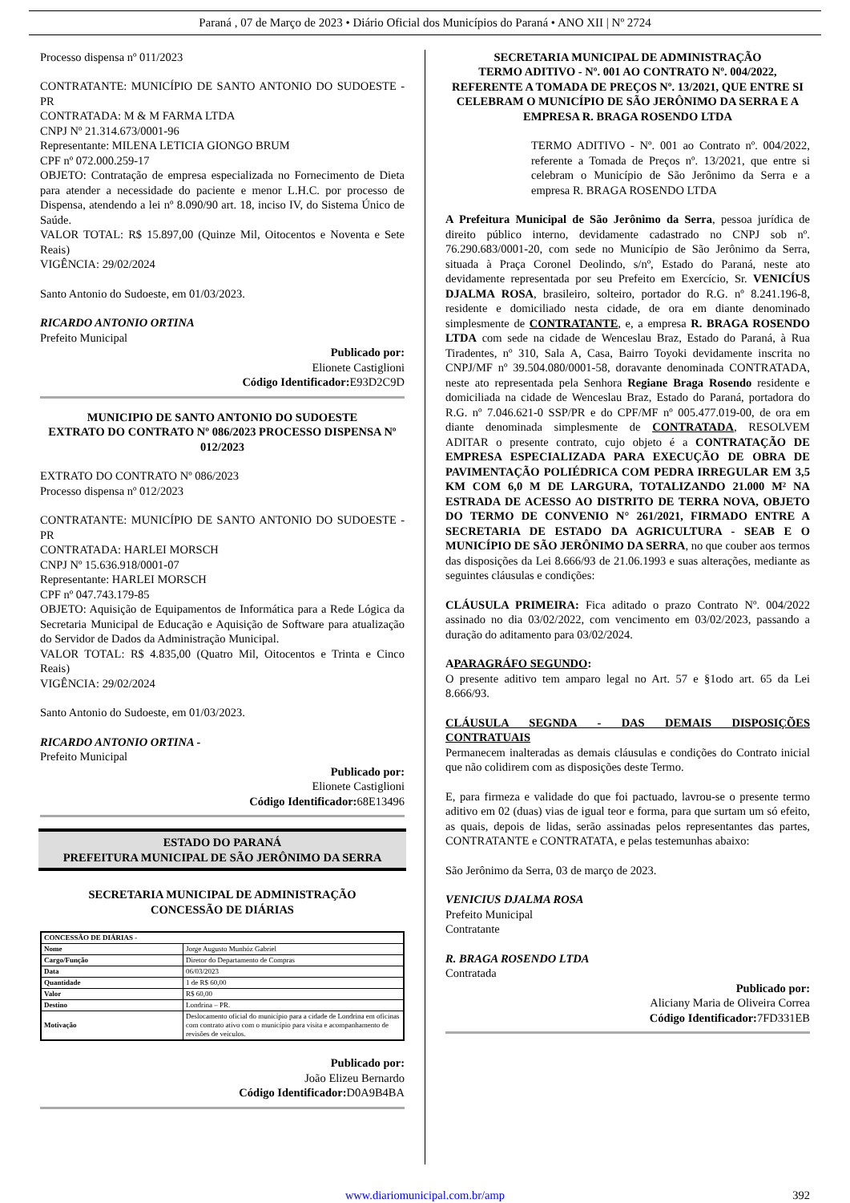Paraná , 07 de Março de 2023 • Diário Oficial dos Municípios do Paraná • ANO XII | Nº 2724
Processo dispensa nº 011/2023
CONTRATANTE: MUNICÍPIO DE SANTO ANTONIO DO SUDOESTE - PR
CONTRATADA: M & M FARMA LTDA
CNPJ Nº 21.314.673/0001-96
Representante: MILENA LETICIA GIONGO BRUM
CPF nº 072.000.259-17
OBJETO: Contratação de empresa especializada no Fornecimento de Dieta para atender a necessidade do paciente e menor L.H.C. por processo de Dispensa, atendendo a lei nº 8.090/90 art. 18, inciso IV, do Sistema Único de Saúde.
VALOR TOTAL: R$ 15.897,00 (Quinze Mil, Oitocentos e Noventa e Sete Reais)
VIGÊNCIA: 29/02/2024
Santo Antonio do Sudoeste, em 01/03/2023.
RICARDO ANTONIO ORTINA
Prefeito Municipal
Publicado por:
Elionete Castiglioni
Código Identificador: E93D2C9D
MUNICIPIO DE SANTO ANTONIO DO SUDOESTE
EXTRATO DO CONTRATO Nº 086/2023 PROCESSO DISPENSA Nº 012/2023
EXTRATO DO CONTRATO Nº 086/2023
Processo dispensa nº 012/2023
CONTRATANTE: MUNICÍPIO DE SANTO ANTONIO DO SUDOESTE - PR
CONTRATADA: HARLEI MORSCH
CNPJ Nº 15.636.918/0001-07
Representante: HARLEI MORSCH
CPF nº 047.743.179-85
OBJETO: Aquisição de Equipamentos de Informática para a Rede Lógica da Secretaria Municipal de Educação e Aquisição de Software para atualização do Servidor de Dados da Administração Municipal.
VALOR TOTAL: R$ 4.835,00 (Quatro Mil, Oitocentos e Trinta e Cinco Reais)
VIGÊNCIA: 29/02/2024
Santo Antonio do Sudoeste, em 01/03/2023.
RICARDO ANTONIO ORTINA -
Prefeito Municipal
Publicado por:
Elionete Castiglioni
Código Identificador: 68E13496
ESTADO DO PARANÁ
PREFEITURA MUNICIPAL DE SÃO JERÔNIMO DA SERRA
SECRETARIA MUNICIPAL DE ADMINISTRAÇÃO
CONCESSÃO DE DIÁRIAS
| CONCESSÃO DE DIÁRIAS - | |
| Nome | Jorge Augusto Munhóz Gabriel |
| Cargo/Função | Diretor do Departamento de Compras |
| Data | 06/03/2023 |
| Quantidade | 1 de R$ 60,00 |
| Valor | R$ 60,00 |
| Destino | Londrina – PR. |
| Motivação | Deslocamento oficial do município para a cidade de Londrina em oficinas com contrato ativo com o município para visita e acompanhamento de revisões de veículos. |
Publicado por:
João Elizeu Bernardo
Código Identificador: D0A9B4BA
SECRETARIA MUNICIPAL DE ADMINISTRAÇÃO
TERMO ADITIVO - Nº. 001 AO CONTRATO Nº. 004/2022, REFERENTE A TOMADA DE PREÇOS Nº. 13/2021, QUE ENTRE SI CELEBRAM O MUNICÍPIO DE SÃO JERÔNIMO DA SERRA E A EMPRESA R. BRAGA ROSENDO LTDA
TERMO ADITIVO - Nº. 001 ao Contrato nº. 004/2022, referente a Tomada de Preços nº. 13/2021, que entre si celebram o Município de São Jerônimo da Serra e a empresa R. BRAGA ROSENDO LTDA
A Prefeitura Municipal de São Jerônimo da Serra, pessoa jurídica de direito público interno, devidamente cadastrado no CNPJ sob nº. 76.290.683/0001-20, com sede no Município de São Jerônimo da Serra, situada à Praça Coronel Deolindo, s/nº, Estado do Paraná, neste ato devidamente representada por seu Prefeito em Exercício, Sr. VENICÍUS DJALMA ROSA, brasileiro, solteiro, portador do R.G. nº 8.241.196-8, residente e domiciliado nesta cidade, de ora em diante denominado simplesmente de CONTRATANTE, e, a empresa R. BRAGA ROSENDO LTDA com sede na cidade de Wenceslau Braz, Estado do Paraná, à Rua Tiradentes, nº 310, Sala A, Casa, Bairro Toyoki devidamente inscrita no CNPJ/MF nº 39.504.080/0001-58, doravante denominada CONTRATADA, neste ato representada pela Senhora Regiane Braga Rosendo residente e domiciliada na cidade de Wenceslau Braz, Estado do Paraná, portadora do R.G. nº 7.046.621-0 SSP/PR e do CPF/MF nº 005.477.019-00, de ora em diante denominada simplesmente de CONTRATADA, RESOLVEM ADITAR o presente contrato, cujo objeto é a CONTRATAÇÃO DE EMPRESA ESPECIALIZADA PARA EXECUÇÃO DE OBRA DE PAVIMENTAÇÃO POLIÉDRICA COM PEDRA IRREGULAR EM 3,5 KM COM 6,0 M DE LARGURA, TOTALIZANDO 21.000 M² NA ESTRADA DE ACESSO AO DISTRITO DE TERRA NOVA, OBJETO DO TERMO DE CONVENIO N° 261/2021, FIRMADO ENTRE A SECRETARIA DE ESTADO DA AGRICULTURA - SEAB E O MUNICÍPIO DE SÃO JERÔNIMO DA SERRA, no que couber aos termos das disposições da Lei 8.666/93 de 21.06.1993 e suas alterações, mediante as seguintes cláusulas e condições:
CLÁUSULA PRIMEIRA: Fica aditado o prazo Contrato Nº. 004/2022 assinado no dia 03/02/2022, com vencimento em 03/02/2023, passando a duração do aditamento para 03/02/2024.
APARAGRÁFO SEGUNDO:
O presente aditivo tem amparo legal no Art. 57 e §1odo art. 65 da Lei 8.666/93.
CLÁUSULA SEGNDA - DAS DEMAIS DISPOSIÇÕES CONTRATUAIS
Permanecem inalteradas as demais cláusulas e condições do Contrato inicial que não colidirem com as disposições deste Termo.
E, para firmeza e validade do que foi pactuado, lavrou-se o presente termo aditivo em 02 (duas) vias de igual teor e forma, para que surtam um só efeito, as quais, depois de lidas, serão assinadas pelos representantes das partes, CONTRATANTE e CONTRATATA, e pelas testemunhas abaixo:
São Jerônimo da Serra, 03 de março de 2023.
VENICIUS DJALMA ROSA
Prefeito Municipal
Contratante
R. BRAGA ROSENDO LTDA
Contratada
Publicado por:
Aliciany Maria de Oliveira Correa
Código Identificador: 7FD331EB
www.diariomunicipal.com.br/amp 392